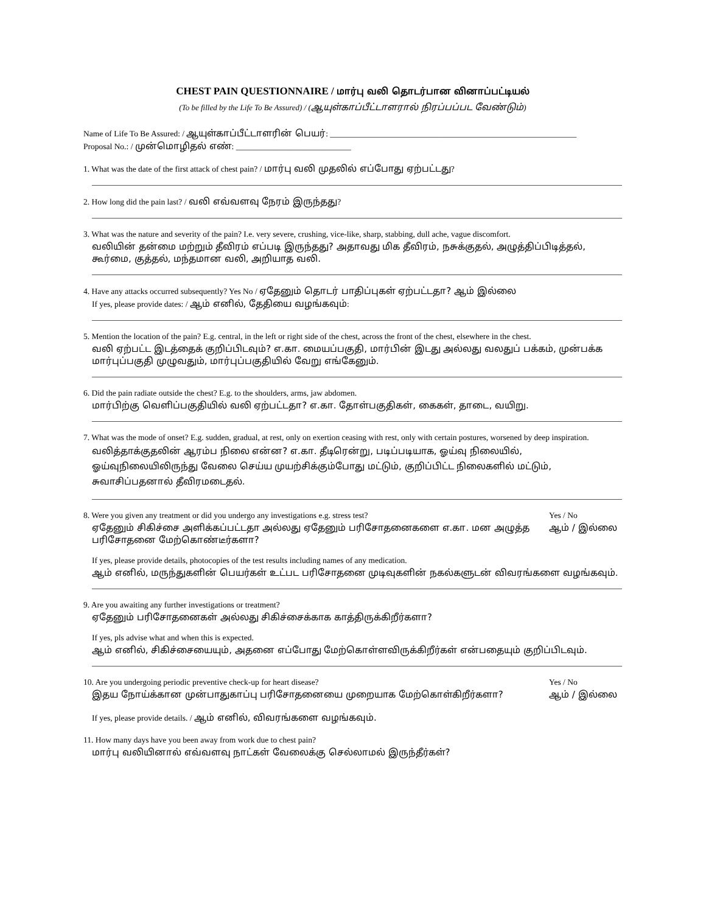CHEST PAIN QUESTIONNAIRE / மார்பு வலி தொடர்பான வினாப்பட்டியல்
(To be filled by the Life To Be Assured) / (ஆயுள்காப்பீட்டாளரால் நிரப்பப்பட வேண்டும்)
Name of Life To Be Assured: / ஆயுள்காப்பீட்டாளரின் பெயர்: ____________________________________________________________
Proposal No.: / முன்மொழிதல் எண்: ____________________________
1. What was the date of the first attack of chest pain? / மார்பு வலி முதலில் எப்போது ஏற்பட்டது?
2. How long did the pain last? / வலி எவ்வளவு நேரம் இருந்தது?
3. What was the nature and severity of the pain? I.e. very severe, crushing, vice-like, sharp, stabbing, dull ache, vague discomfort.
வலியின் தன்மை மற்றும் தீவிரம் எப்படி இருந்தது? அதாவது மிக தீவிரம், நசுக்குதல், அழுத்திப்பிடித்தல், கூர்மை, குத்தல், மந்தமான வலி, அறியாத வலி.
4. Have any attacks occurred subsequently? Yes No / ஏதேனும் தொடர் பாதிப்புகள் ஏற்பட்டதா? ஆம் இல்லை
If yes, please provide dates: / ஆம் எனில், தேதியை வழங்கவும்:
5. Mention the location of the pain? E.g. central, in the left or right side of the chest, across the front of the chest, elsewhere in the chest.
வலி ஏற்பட்ட இடத்தைக் குறிப்பிடவும்? எ.கா. மையப்பகுதி, மார்பின் இடது அல்லது வலதுப் பக்கம், முன்பக்க மார்புப்பகுதி முழுவதும், மார்புப்பகுதியில் வேறு எங்கேனும்.
6. Did the pain radiate outside the chest? E.g. to the shoulders, arms, jaw abdomen.
மார்பிற்கு வெளிப்பகுதியில் வலி ஏற்பட்டதா? எ.கா. தோள்பகுதிகள், கைகள், தாடை, வயிறு.
7. What was the mode of onset? E.g. sudden, gradual, at rest, only on exertion ceasing with rest, only with certain postures, worsened by deep inspiration.
வலித்தாக்குதலின் ஆரம்ப நிலை என்ன? எ.கா. தீடிரென்று, படிப்படியாக, ஓய்வு நிலையில், ஓய்வுநிலையிலிருந்து வேலை செய்ய முயற்சிக்கும்போது மட்டும், குறிப்பிட்ட நிலைகளில் மட்டும், சுவாசிப்பதனால் தீவிரமடைதல்.
8. Were you given any treatment or did you undergo any investigations e.g. stress test?
ஏதேனும் சிகிச்சை அளிக்கப்பட்டதா அல்லது ஏதேனும் பரிசோதனைகளை எ.கா. மன அழுத்த பரிசோதனை மேற்கொண்டீர்களா?
Yes / No
ஆம் / இல்லை
If yes, please provide details, photocopies of the test results including names of any medication.
ஆம் எனில், மருந்துகளின் பெயர்கள் உட்பட பரிசோதனை முடிவுகளின் நகல்களுடன் விவரங்களை வழங்கவும்.
9. Are you awaiting any further investigations or treatment?
ஏதேனும் பரிசோதனைகள் அல்லது சிகிச்சைக்காக காத்திருக்கிறீர்களா?
If yes, pls advise what and when this is expected.
ஆம் எனில், சிகிச்சையையும், அதனை எப்போது மேற்கொள்ளவிருக்கிறீர்கள் என்பதையும் குறிப்பிடவும்.
10. Are you undergoing periodic preventive check-up for heart disease?
இதய நோய்க்கான முன்பாதுகாப்பு பரிசோதனையை முறையாக மேற்கொள்கிறீர்களா?
Yes / No
ஆம் / இல்லை
If yes, please provide details. / ஆம் எனில், விவரங்களை வழங்கவும்.
11. How many days have you been away from work due to chest pain?
மார்பு வலியினால் எவ்வளவு நாட்கள் வேலைக்கு செல்லாமல் இருந்தீர்கள்?